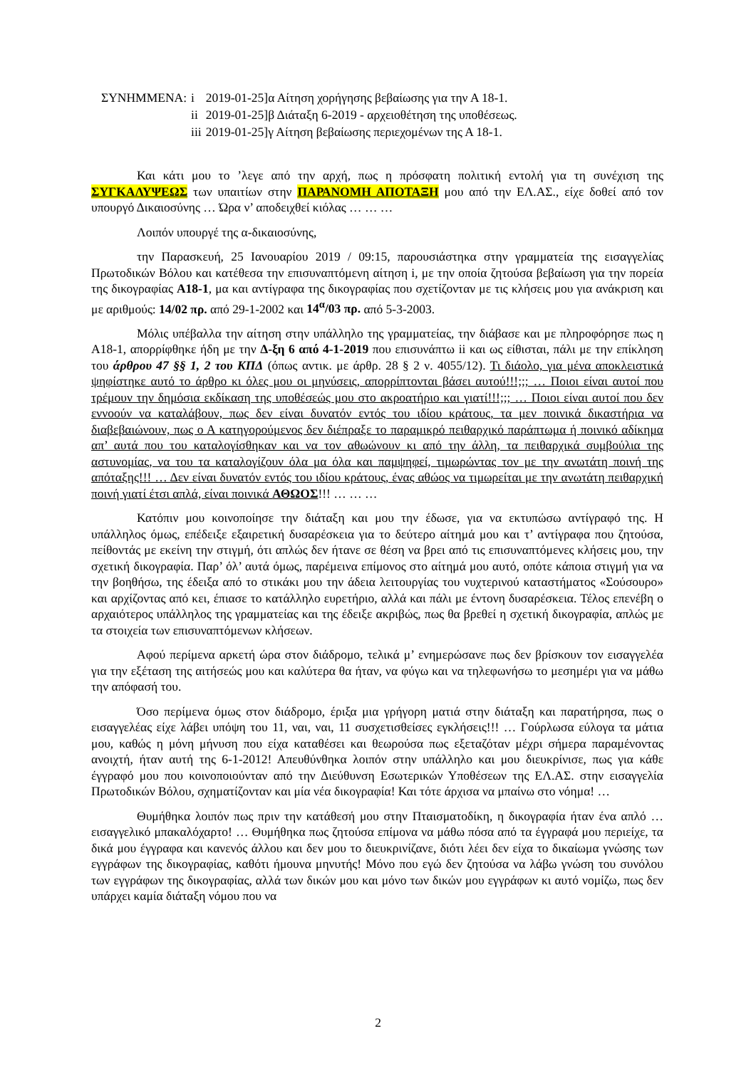| ΣΥΝΗΜΜΕΝΑ: | i | 2019-01-25]α Αίτηση χορήγησης βεβαίωσης για την Α 18-1. |
| | ii | 2019-01-25]β Διάταξη 6-2019 - αρχειοθέτηση της υποθέσεως. |
| | iii | 2019-01-25]γ Αίτηση βεβαίωσης περιεχομένων της Α 18-1. |
Και κάτι μου το ’λεγε από την αρχή, πως η πρόσφατη πολιτική εντολή για τη συνέχιση της ΣΥΓΚΑΛΥΨΕΩΣ των υπαιτίων στην ΠΑΡΑΝΟΜΗ ΑΠΟΤΑΞΗ μου από την ΕΛ.ΑΣ., είχε δοθεί από τον υπουργό Δικαιοσύνης … Ώρα ν’ αποδειχθεί κιόλας … … …
Λοιπόν υπουργέ της α-δικαιοσύνης,
την Παρασκευή, 25 Ιανουαρίου 2019 / 09:15, παρουσιάστηκα στην γραμματεία της εισαγγελίας Πρωτοδικών Βόλου και κατέθεσα την επισυναπτόμενη αίτηση i, με την οποία ζητούσα βεβαίωση για την πορεία της δικογραφίας Α18-1, μα και αντίγραφα της δικογραφίας που σχετίζονταν με τις κλήσεις μου για ανάκριση και με αριθμούς: 14/02 πρ. από 29-1-2002 και 14<sup>α</sup>/03 πρ. από 5-3-2003.
Μόλις υπέβαλλα την αίτηση στην υπάλληλο της γραμματείας, την διάβασε και με πληροφόρησε πως η Α18-1, απορρίφθηκε ήδη με την Δ-ξη 6 από 4-1-2019 που επισυνάπτω ii και ως είθισται, πάλι με την επίκληση του άρθρου 47 §§ 1, 2 του ΚΠΔ (όπως αντικ. με άρθρ. 28 § 2 ν. 4055/12). Τι διάολο, για μένα αποκλειστικά ψηφίστηκε αυτό το άρθρο κι όλες μου οι μηνύσεις, απορρίπτονται βάσει αυτού!!!;;; … Ποιοι είναι αυτοί που τρέμουν την δημόσια εκδίκαση της υποθέσεώς μου στο ακροατήριο και γιατί!!!;;; … Ποιοι είναι αυτοί που δεν εννοούν να καταλάβουν, πως δεν είναι δυνατόν εντός του ιδίου κράτους, τα μεν ποινικά δικαστήρια να διαβεβαιώνουν, πως ο Α κατηγορούμενος δεν διέπραξε το παραμικρό πειθαρχικό παράπτωμα ή ποινικό αδίκημα απ’ αυτά που του καταλογίσθηκαν και να τον αθωώνουν κι από την άλλη, τα πειθαρχικά συμβούλια της αστυνομίας, να του τα καταλογίζουν όλα μα όλα και παμψηφεί, τιμωρώντας τον με την ανωτάτη ποινή της απόταξης!!! … Δεν είναι δυνατόν εντός του ιδίου κράτους, ένας αθώος να τιμωρείται με την ανωτάτη πειθαρχική ποινή γιατί έτσι απλά, είναι ποινικά ΑΘΩΟΣ!!! … … …
Κατόπιν μου κοινοποίησε την διάταξη και μου την έδωσε, για να εκτυπώσω αντίγραφό της. Η υπάλληλος όμως, επέδειξε εξαιρετική δυσαρέσκεια για το δεύτερο αίτημά μου και τ’ αντίγραφα που ζητούσα, πείθοντάς με εκείνη την στιγμή, ότι απλώς δεν ήτανε σε θέση να βρει από τις επισυναπτόμενες κλήσεις μου, την σχετική δικογραφία. Παρ’ όλ’ αυτά όμως, παρέμεινα επίμονος στο αίτημά μου αυτό, οπότε κάποια στιγμή για να την βοηθήσω, της έδειξα από το στικάκι μου την άδεια λειτουργίας του νυχτερινού καταστήματος «Σούσουρο» και αρχίζοντας από κει, έπιασε το κατάλληλο ευρετήριο, αλλά και πάλι με έντονη δυσαρέσκεια. Τέλος επενέβη ο αρχαιότερος υπάλληλος της γραμματείας και της έδειξε ακριβώς, πως θα βρεθεί η σχετική δικογραφία, απλώς με τα στοιχεία των επισυναπτόμενων κλήσεων.
Αφού περίμενα αρκετή ώρα στον διάδρομο, τελικά μ’ ενημερώσανε πως δεν βρίσκουν τον εισαγγελέα για την εξέταση της αιτήσεώς μου και καλύτερα θα ήταν, να φύγω και να τηλεφωνήσω το μεσημέρι για να μάθω την απόφασή του.
Όσο περίμενα όμως στον διάδρομο, έριξα μια γρήγορη ματιά στην διάταξη και παρατήρησα, πως ο εισαγγελέας είχε λάβει υπόψη του 11, ναι, ναι, 11 συσχετισθείσες εγκλήσεις!!! … Γούρλωσα εύλογα τα μάτια μου, καθώς η μόνη μήνυση που είχα καταθέσει και θεωρούσα πως εξεταζόταν μέχρι σήμερα παραμένοντας ανοιχτή, ήταν αυτή της 6-1-2012! Απευθύνθηκα λοιπόν στην υπάλληλο και μου διευκρίνισε, πως για κάθε έγγραφό μου που κοινοποιούνταν από την Διεύθυνση Εσωτερικών Υποθέσεων της ΕΛ.ΑΣ. στην εισαγγελία Πρωτοδικών Βόλου, σχηματίζονταν και μία νέα δικογραφία! Και τότε άρχισα να μπαίνω στο νόημα! …
Θυμήθηκα λοιπόν πως πριν την κατάθεσή μου στην Πταισματοδίκη, η δικογραφία ήταν ένα απλό … εισαγγελικό μπακαλόχαρτο! … Θυμήθηκα πως ζητούσα επίμονα να μάθω πόσα από τα έγγραφά μου περιείχε, τα δικά μου έγγραφα και κανενός άλλου και δεν μου το διευκρινίζανε, διότι λέει δεν είχα το δικαίωμα γνώσης των εγγράφων της δικογραφίας, καθότι ήμουνα μηνυτής! Μόνο που εγώ δεν ζητούσα να λάβω γνώση του συνόλου των εγγράφων της δικογραφίας, αλλά των δικών μου και μόνο των δικών μου εγγράφων κι αυτό νομίζω, πως δεν υπάρχει καμία διάταξη νόμου που να
2